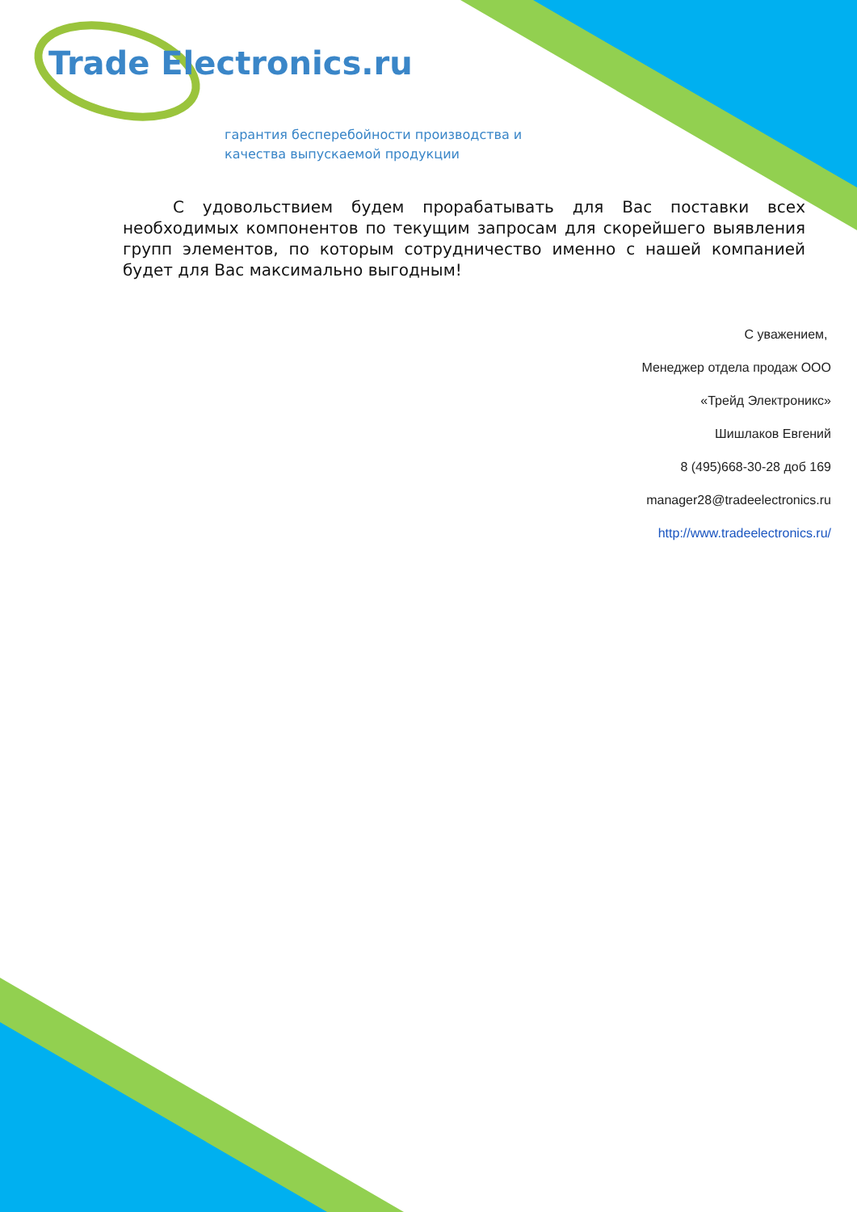Trade Electronics.ru
гарантия бесперебойности производства и
качества выпускаемой продукции
С удовольствием будем прорабатывать для Вас поставки всех необходимых компонентов по текущим запросам для скорейшего выявления групп элементов, по которым сотрудничество именно с нашей компанией будет для Вас максимально выгодным!
С уважением,
Менеджер отдела продаж ООО
«Трейд Электроникс»
Шишлаков Евгений
8 (495)668-30-28 доб 169
manager28@tradeelectronics.ru
http://www.tradeelectronics.ru/